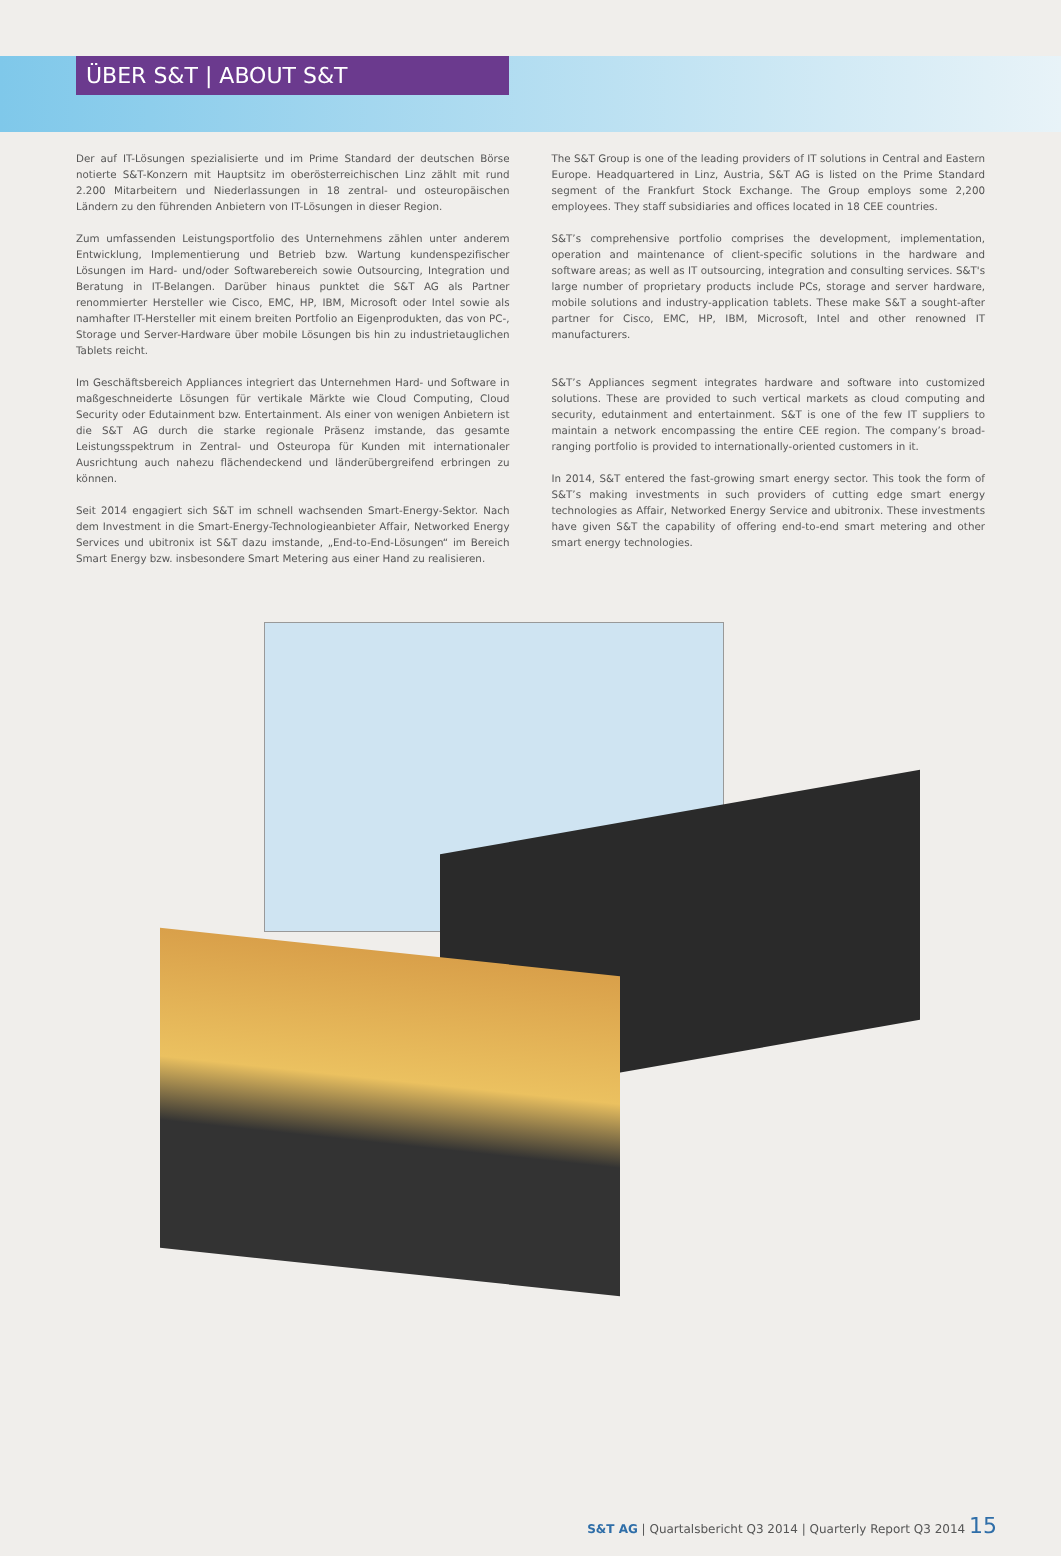ÜBER S&T | ABOUT S&T
Der auf IT-Lösungen spezialisierte und im Prime Standard der deutschen Börse notierte S&T-Konzern mit Hauptsitz im oberösterreichischen Linz zählt mit rund 2.200 Mitarbeitern und Niederlassungen in 18 zentral- und osteuropäischen Ländern zu den führenden Anbietern von IT-Lösungen in dieser Region.
Zum umfassenden Leistungsportfolio des Unternehmens zählen unter anderem Entwicklung, Implementierung und Betrieb bzw. Wartung kundenspezifischer Lösungen im Hard- und/oder Softwarebereich sowie Outsourcing, Integration und Beratung in IT-Belangen. Darüber hinaus punktet die S&T AG als Partner renommierter Hersteller wie Cisco, EMC, HP, IBM, Microsoft oder Intel sowie als namhafter IT-Hersteller mit einem breiten Portfolio an Eigenprodukten, das von PC-, Storage und Server-Hardware über mobile Lösungen bis hin zu industrietauglichen Tablets reicht.
Im Geschäftsbereich Appliances integriert das Unternehmen Hard- und Software in maßgeschneiderte Lösungen für vertikale Märkte wie Cloud Computing, Cloud Security oder Edutainment bzw. Entertainment. Als einer von wenigen Anbietern ist die S&T AG durch die starke regionale Präsenz imstande, das gesamte Leistungsspektrum in Zentral- und Osteuropa für Kunden mit internationaler Ausrichtung auch nahezu flächendeckend und länderübergreifend erbringen zu können.
Seit 2014 engagiert sich S&T im schnell wachsenden Smart-Energy-Sektor. Nach dem Investment in die Smart-Energy-Technologieanbieter Affair, Networked Energy Services und ubitronix ist S&T dazu imstande, „End-to-End-Lösungen“ im Bereich Smart Energy bzw. insbesondere Smart Metering aus einer Hand zu realisieren.
The S&T Group is one of the leading providers of IT solutions in Central and Eastern Europe. Headquartered in Linz, Austria, S&T AG is listed on the Prime Standard segment of the Frankfurt Stock Exchange. The Group employs some 2,200 employees. They staff subsidiaries and offices located in 18 CEE countries.
S&T’s comprehensive portfolio comprises the development, implementation, operation and maintenance of client-specific solutions in the hardware and software areas; as well as IT outsourcing, integration and consulting services. S&T's large number of proprietary products include PCs, storage and server hardware, mobile solutions and industry-application tablets. These make S&T a sought-after partner for Cisco, EMC, HP, IBM, Microsoft, Intel and other renowned IT manufacturers.
S&T’s Appliances segment integrates hardware and software into customized solutions. These are provided to such vertical markets as cloud computing and security, edutainment and entertainment. S&T is one of the few IT suppliers to maintain a network encompassing the entire CEE region. The company’s broad-ranging portfolio is provided to internationally-oriented customers in it.
In 2014, S&T entered the fast-growing smart energy sector. This took the form of S&T’s making investments in such providers of cutting edge smart energy technologies as Affair, Networked Energy Service and ubitronix. These investments have given S&T the capability of offering end-to-end smart metering and other smart energy technologies.
S&T AG | Quartalsbericht Q3 2014 | Quarterly Report Q3 2014 15